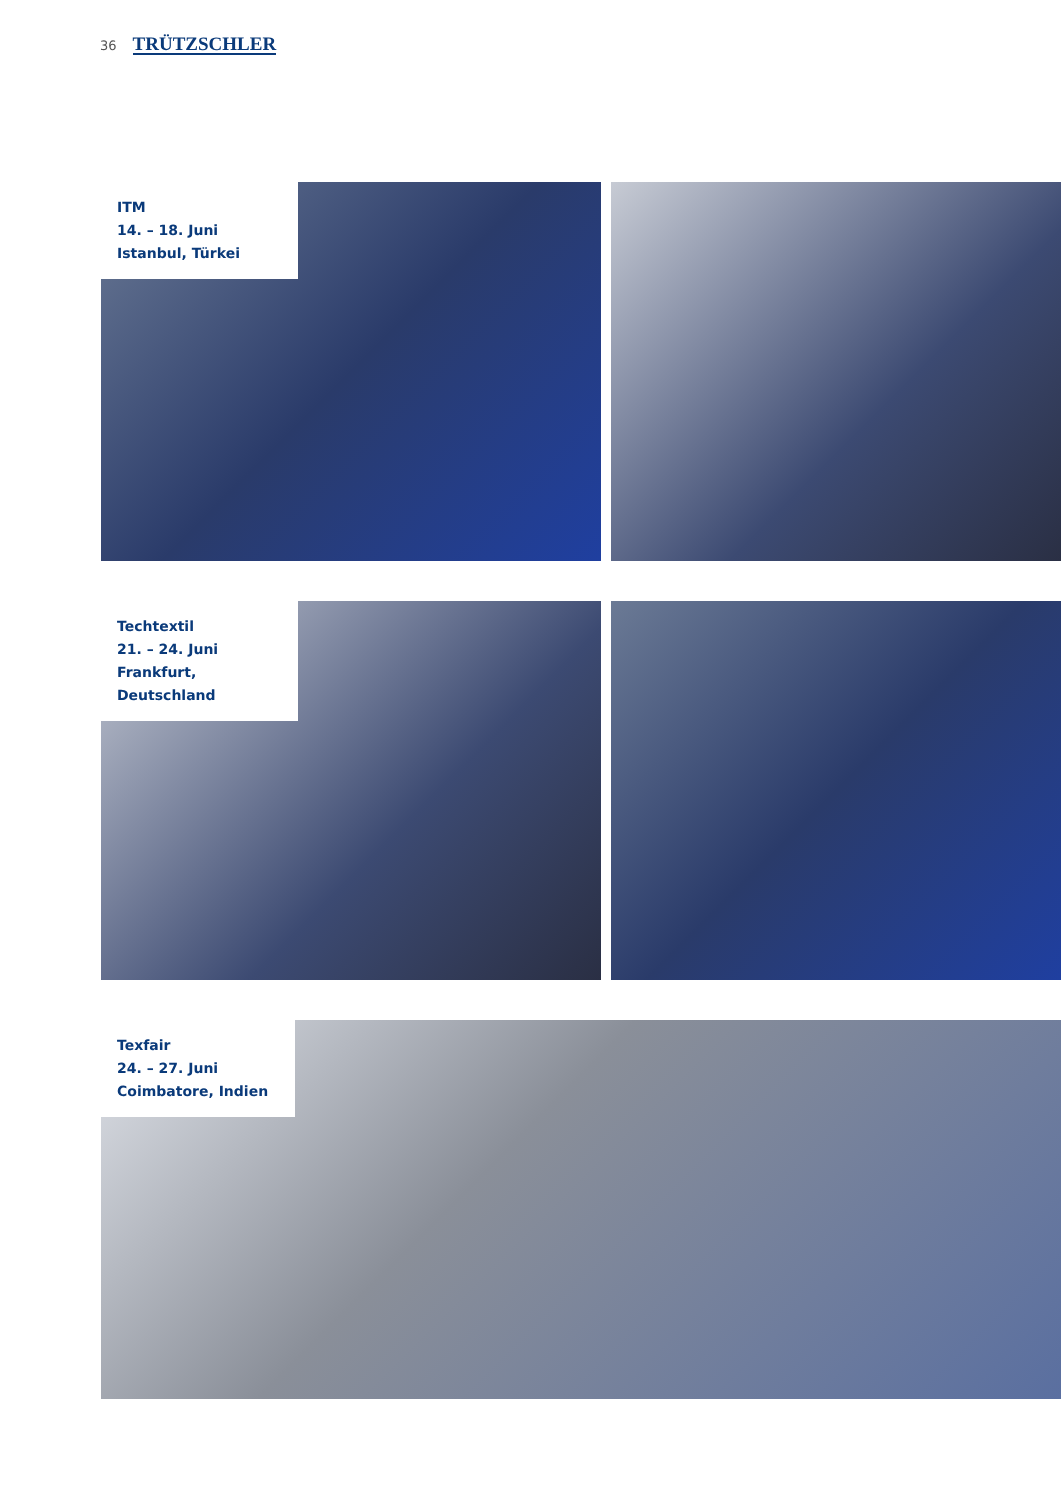36 TRÜTZSCHLER
ITM
14. – 18. Juni
Istanbul, Türkei
Techtextil
21. – 24. Juni
Frankfurt, Deutschland
Texfair
24. – 27. Juni
Coimbatore, Indien